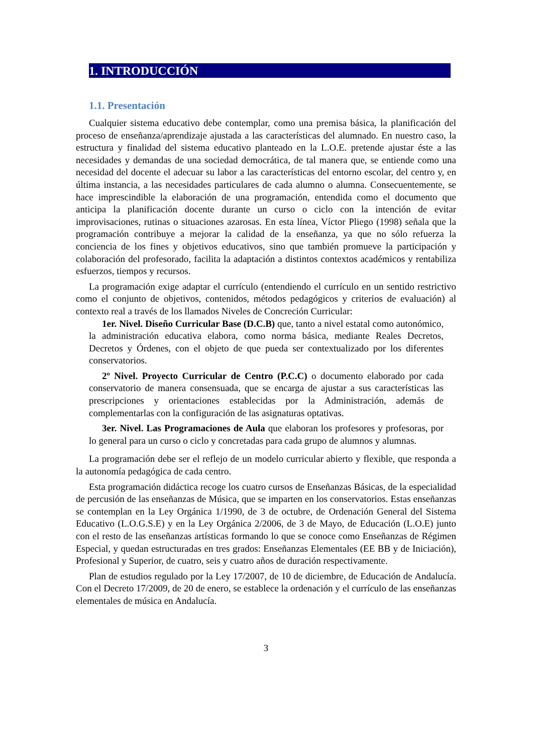1. INTRODUCCIÓN
1.1. Presentación
Cualquier sistema educativo debe contemplar, como una premisa básica, la planificación del proceso de enseñanza/aprendizaje ajustada a las características del alumnado. En nuestro caso, la estructura y finalidad del sistema educativo planteado en la L.O.E. pretende ajustar éste a las necesidades y demandas de una sociedad democrática, de tal manera que, se entiende como una necesidad del docente el adecuar su labor a las características del entorno escolar, del centro y, en última instancia, a las necesidades particulares de cada alumno o alumna. Consecuentemente, se hace imprescindible la elaboración de una programación, entendida como el documento que anticipa la planificación docente durante un curso o ciclo con la intención de evitar improvisaciones, rutinas o situaciones azarosas. En esta línea, Víctor Pliego (1998) señala que la programación contribuye a mejorar la calidad de la enseñanza, ya que no sólo refuerza la conciencia de los fines y objetivos educativos, sino que también promueve la participación y colaboración del profesorado, facilita la adaptación a distintos contextos académicos y rentabiliza esfuerzos, tiempos y recursos.
La programación exige adaptar el currículo (entendiendo el currículo en un sentido restrictivo como el conjunto de objetivos, contenidos, métodos pedagógicos y criterios de evaluación) al contexto real a través de los llamados Niveles de Concreción Curricular:
1er. Nivel. Diseño Curricular Base (D.C.B) que, tanto a nivel estatal como autonómico, la administración educativa elabora, como norma básica, mediante Reales Decretos, Decretos y Órdenes, con el objeto de que pueda ser contextualizado por los diferentes conservatorios.
2º Nivel. Proyecto Curricular de Centro (P.C.C) o documento elaborado por cada conservatorio de manera consensuada, que se encarga de ajustar a sus características las prescripciones y orientaciones establecidas por la Administración, además de complementarlas con la configuración de las asignaturas optativas.
3er. Nivel. Las Programaciones de Aula que elaboran los profesores y profesoras, por lo general para un curso o ciclo y concretadas para cada grupo de alumnos y alumnas.
La programación debe ser el reflejo de un modelo curricular abierto y flexible, que responda a la autonomía pedagógica de cada centro.
Esta programación didáctica recoge los cuatro cursos de Enseñanzas Básicas, de la especialidad de percusión de las enseñanzas de Música, que se imparten en los conservatorios. Estas enseñanzas se contemplan en la Ley Orgánica 1/1990, de 3 de octubre, de Ordenación General del Sistema Educativo (L.O.G.S.E) y en la Ley Orgánica 2/2006, de 3 de Mayo, de Educación (L.O.E) junto con el resto de las enseñanzas artísticas formando lo que se conoce como Enseñanzas de Régimen Especial, y quedan estructuradas en tres grados: Enseñanzas Elementales (EE BB y de Iniciación), Profesional y Superior, de cuatro, seis y cuatro años de duración respectivamente.
Plan de estudios regulado por la Ley 17/2007, de 10 de diciembre, de Educación de Andalucía. Con el Decreto 17/2009, de 20 de enero, se establece la ordenación y el currículo de las enseñanzas elementales de música en Andalucía.
3